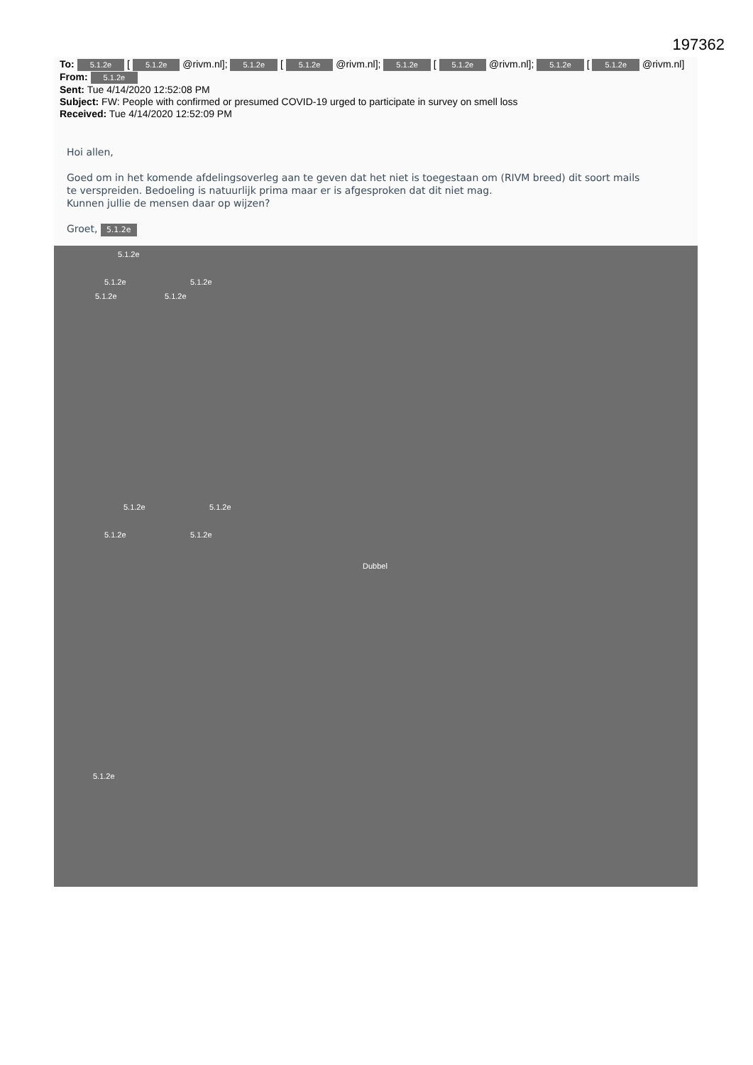197362
To: 5.1.2e [ 5.1.2e @rivm.nl]; 5.1.2e [ 5.1.2e @rivm.nl]; 5.1.2e [ 5.1.2e @rivm.nl]; 5.1.2e [ 5.1.2e @rivm.nl]
From: 5.1.2e
Sent: Tue 4/14/2020 12:52:08 PM
Subject: FW: People with confirmed or presumed COVID-19 urged to participate in survey on smell loss
Received: Tue 4/14/2020 12:52:09 PM
Hoi allen,
Goed om in het komende afdelingsoverleg aan te geven dat het niet is toegestaan om (RIVM breed) dit soort mails
te verspreiden. Bedoeling is natuurlijk prima maar er is afgesproken dat dit niet mag.
Kunnen jullie de mensen daar op wijzen?
Groet, 5.1.2e
5.1.2e
5.1.2e 5.1.2e
5.1.2e 5.1.2e
5.1.2e 5.1.2e
5.1.2e 5.1.2e
Dubbel
5.1.2e